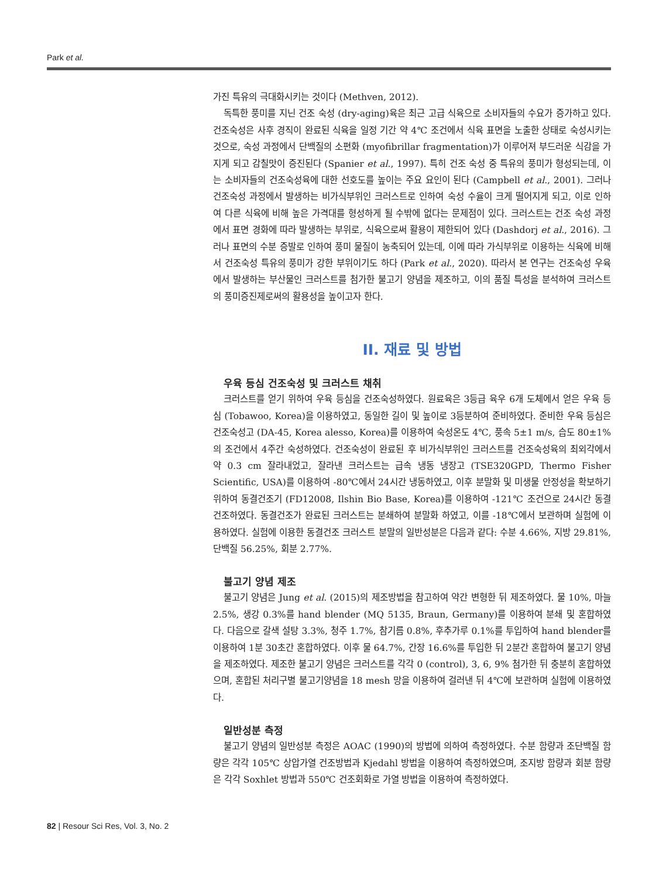Park et al.
가진 특유의 극대화시키는 것이다 (Methven, 2012).
독특한 풍미를 지닌 건조 숙성 (dry-aging)육은 최근 고급 식육으로 소비자들의 수요가 증가하고 있다. 건조숙성은 사후 경직이 완료된 식육을 일정 기간 약 4℃ 조건에서 식육 표면을 노출한 상태로 숙성시키는 것으로, 숙성 과정에서 단백질의 소편화 (myofibrillar fragmentation)가 이루어져 부드러운 식감을 가지게 되고 감칠맛이 증진된다 (Spanier et al., 1997). 특히 건조 숙성 중 특유의 풍미가 형성되는데, 이는 소비자들의 건조숙성육에 대한 선호도를 높이는 주요 요인이 된다 (Campbell et al., 2001). 그러나 건조숙성 과정에서 발생하는 비가식부위인 크러스트로 인하여 숙성 수율이 크게 떨어지게 되고, 이로 인하여 다른 식육에 비해 높은 가격대를 형성하게 될 수밖에 없다는 문제점이 있다. 크러스트는 건조 숙성 과정에서 표면 경화에 따라 발생하는 부위로, 식육으로써 활용이 제한되어 있다 (Dashdorj et al., 2016). 그러나 표면의 수분 증발로 인하여 풍미 물질이 농축되어 있는데, 이에 따라 가식부위로 이용하는 식육에 비해서 건조숙성 특유의 풍미가 강한 부위이기도 하다 (Park et al., 2020). 따라서 본 연구는 건조숙성 우육에서 발생하는 부산물인 크러스트를 첨가한 불고기 양념을 제조하고, 이의 품질 특성을 분석하여 크러스트의 풍미증진제로써의 활용성을 높이고자 한다.
II. 재료 및 방법
우육 등심 건조숙성 및 크러스트 채취
크러스트를 얻기 위하여 우육 등심을 건조숙성하였다. 원료육은 3등급 육우 6개 도체에서 얻은 우육 등심 (Tobawoo, Korea)을 이용하였고, 동일한 길이 및 높이로 3등분하여 준비하였다. 준비한 우육 등심은 건조숙성고 (DA-45, Korea alesso, Korea)를 이용하여 숙성온도 4℃, 풍속 5±1 m/s, 습도 80±1%의 조건에서 4주간 숙성하였다. 건조숙성이 완료된 후 비가식부위인 크러스트를 건조숙성육의 최외각에서 약 0.3 cm 잘라내었고, 잘라낸 크러스트는 급속 냉동 냉장고 (TSE320GPD, Thermo Fisher Scientific, USA)를 이용하여 -80℃에서 24시간 냉동하였고, 이후 분말화 및 미생물 안정성을 확보하기 위하여 동결건조기 (FD12008, Ilshin Bio Base, Korea)를 이용하여 -121℃ 조건으로 24시간 동결건조하였다. 동결건조가 완료된 크러스트는 분쇄하여 분말화 하였고, 이를 -18℃에서 보관하며 실험에 이용하였다. 실험에 이용한 동결건조 크러스트 분말의 일반성분은 다음과 같다: 수분 4.66%, 지방 29.81%, 단백질 56.25%, 회분 2.77%.
불고기 양념 제조
불고기 양념은 Jung et al. (2015)의 제조방법을 참고하여 약간 변형한 뒤 제조하였다. 물 10%, 마늘 2.5%, 생강 0.3%를 hand blender (MQ 5135, Braun, Germany)를 이용하여 분쇄 및 혼합하였다. 다음으로 갈색 설탕 3.3%, 청주 1.7%, 참기름 0.8%, 후추가루 0.1%를 투입하여 hand blender를 이용하여 1분 30초간 혼합하였다. 이후 물 64.7%, 간장 16.6%를 투입한 뒤 2분간 혼합하여 불고기 양념을 제조하였다. 제조한 불고기 양념은 크러스트를 각각 0 (control), 3, 6, 9% 첨가한 뒤 충분히 혼합하였으며, 혼합된 처리구별 불고기양념을 18 mesh 망을 이용하여 걸러낸 뒤 4℃에 보관하며 실험에 이용하였다.
일반성분 측정
불고기 양념의 일반성분 측정은 AOAC (1990)의 방법에 의하여 측정하였다. 수분 함량과 조단백질 함량은 각각 105℃ 상압가열 건조방법과 Kjedahl 방법을 이용하여 측정하였으며, 조지방 함량과 회분 함량은 각각 Soxhlet 방법과 550℃ 건조회화로 가열 방법을 이용하여 측정하였다.
82 | Resour Sci Res, Vol. 3, No. 2